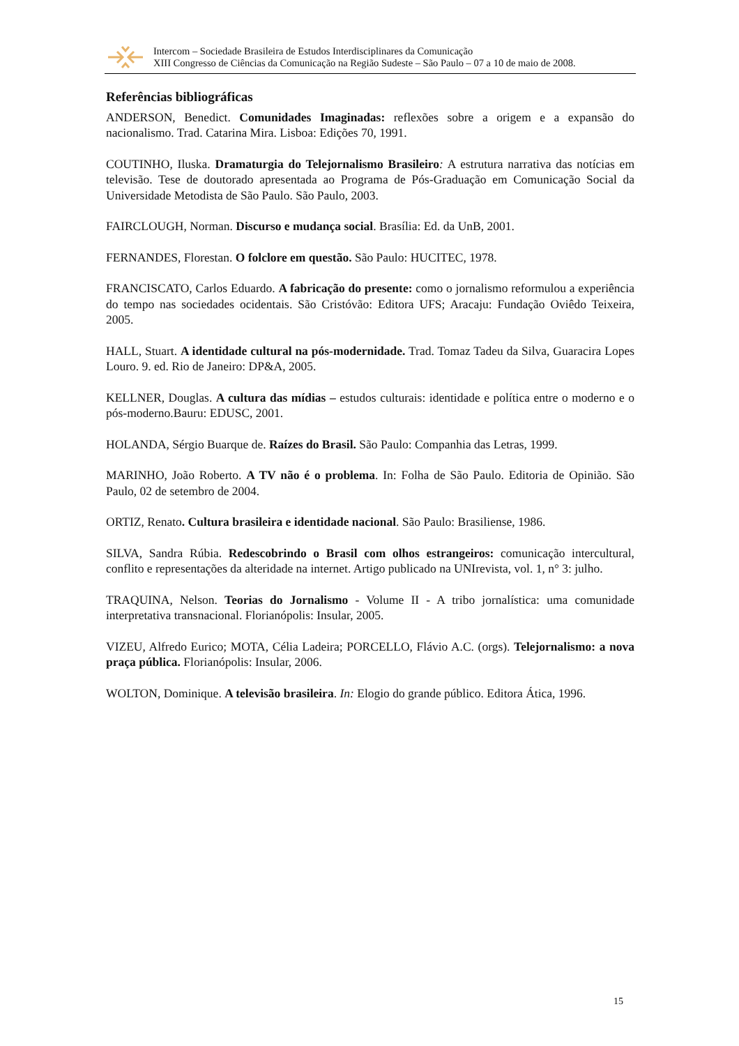Intercom – Sociedade Brasileira de Estudos Interdisciplinares da Comunicação
XIII Congresso de Ciências da Comunicação na Região Sudeste – São Paulo – 07 a 10 de maio de 2008.
Referências bibliográficas
ANDERSON, Benedict. Comunidades Imaginadas: reflexões sobre a origem e a expansão do nacionalismo. Trad. Catarina Mira. Lisboa: Edições 70, 1991.
COUTINHO, Iluska. Dramaturgia do Telejornalismo Brasileiro: A estrutura narrativa das notícias em televisão. Tese de doutorado apresentada ao Programa de Pós-Graduação em Comunicação Social da Universidade Metodista de São Paulo. São Paulo, 2003.
FAIRCLOUGH, Norman. Discurso e mudança social. Brasília: Ed. da UnB, 2001.
FERNANDES, Florestan. O folclore em questão. São Paulo: HUCITEC, 1978.
FRANCISCATO, Carlos Eduardo. A fabricação do presente: como o jornalismo reformulou a experiência do tempo nas sociedades ocidentais. São Cristóvão: Editora UFS; Aracaju: Fundação Oviêdo Teixeira, 2005.
HALL, Stuart. A identidade cultural na pós-modernidade. Trad. Tomaz Tadeu da Silva, Guaracira Lopes Louro. 9. ed. Rio de Janeiro: DP&A, 2005.
KELLNER, Douglas. A cultura das mídias – estudos culturais: identidade e política entre o moderno e o pós-moderno.Bauru: EDUSC, 2001.
HOLANDA, Sérgio Buarque de. Raízes do Brasil. São Paulo: Companhia das Letras, 1999.
MARINHO, João Roberto. A TV não é o problema. In: Folha de São Paulo. Editoria de Opinião. São Paulo, 02 de setembro de 2004.
ORTIZ, Renato. Cultura brasileira e identidade nacional. São Paulo: Brasiliense, 1986.
SILVA, Sandra Rúbia. Redescobrindo o Brasil com olhos estrangeiros: comunicação intercultural, conflito e representações da alteridade na internet. Artigo publicado na UNIrevista, vol. 1, n° 3: julho.
TRAQUINA, Nelson. Teorias do Jornalismo - Volume II - A tribo jornalística: uma comunidade interpretativa transnacional. Florianópolis: Insular, 2005.
VIZEU, Alfredo Eurico; MOTA, Célia Ladeira; PORCELLO, Flávio A.C. (orgs). Telejornalismo: a nova praça pública. Florianópolis: Insular, 2006.
WOLTON, Dominique. A televisão brasileira. In: Elogio do grande público. Editora Ática, 1996.
15